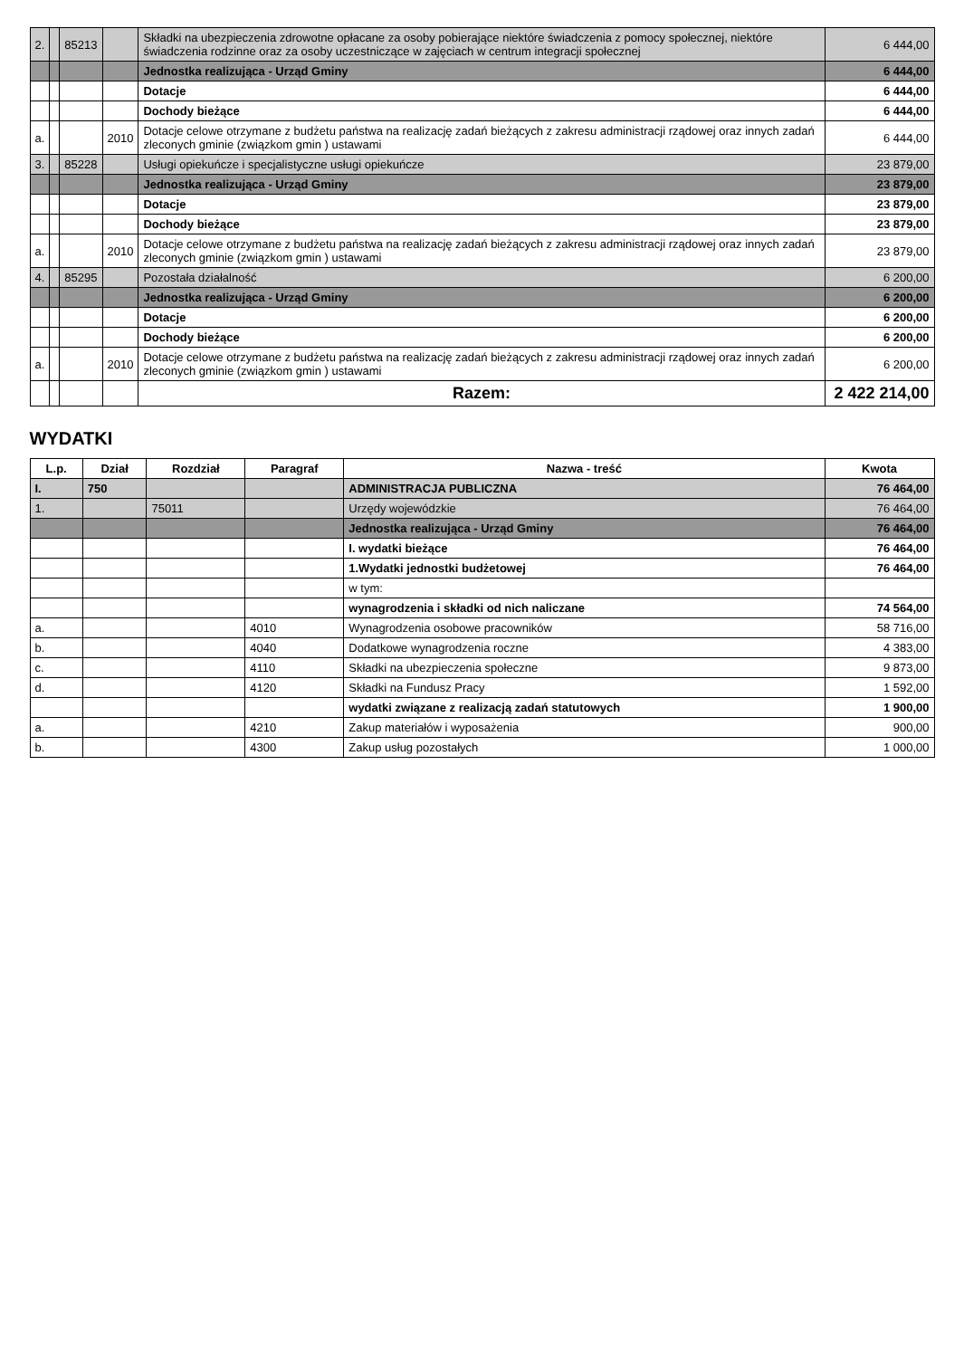| 2. | | 85213 | | Składki na ubezpieczenia zdrowotne opłacane za osoby pobierające niektóre świadczenia z pomocy społecznej, niektóre świadczenia rodzinne oraz za osoby uczestniczące w zajęciach w centrum integracji społecznej | 6 444,00 |
| | | | | Jednostka realizująca - Urząd Gminy | 6 444,00 |
| | | | | Dotacje | 6 444,00 |
| | | | | Dochody bieżące | 6 444,00 |
| a. | | | 2010 | Dotacje celowe otrzymane z budżetu państwa na realizację zadań bieżących z zakresu administracji rządowej oraz innych zadań zleconych gminie (związkom gmin ) ustawami | 6 444,00 |
| 3. | | 85228 | | Usługi opiekuńcze i specjalistyczne usługi opiekuńcze | 23 879,00 |
| | | | | Jednostka realizująca - Urząd Gminy | 23 879,00 |
| | | | | Dotacje | 23 879,00 |
| | | | | Dochody bieżące | 23 879,00 |
| a. | | | 2010 | Dotacje celowe otrzymane z budżetu państwa na realizację zadań bieżących z zakresu administracji rządowej oraz innych zadań zleconych gminie (związkom gmin ) ustawami | 23 879,00 |
| 4. | | 85295 | | Pozostała działalność | 6 200,00 |
| | | | | Jednostka realizująca - Urząd Gminy | 6 200,00 |
| | | | | Dotacje | 6 200,00 |
| | | | | Dochody bieżące | 6 200,00 |
| a. | | | 2010 | Dotacje celowe otrzymane z budżetu państwa na realizację zadań bieżących z zakresu administracji rządowej oraz innych zadań zleconych gminie (związkom gmin ) ustawami | 6 200,00 |
| | | | | Razem: | 2 422 214,00 |
WYDATKI
| L.p. | Dział | Rozdział | Paragraf | Nazwa - treść | Kwota |
| --- | --- | --- | --- | --- | --- |
| I. | 750 | | | ADMINISTRACJA PUBLICZNA | 76 464,00 |
| 1. | | 75011 | | Urzędy wojewódzkie | 76 464,00 |
| | | | | Jednostka realizująca - Urząd Gminy | 76 464,00 |
| | | | | I. wydatki bieżące | 76 464,00 |
| | | | | 1.Wydatki jednostki budżetowej | 76 464,00 |
| | | | | w tym: | |
| | | | | wynagrodzenia i składki od nich naliczane | 74 564,00 |
| a. | | | 4010 | Wynagrodzenia osobowe pracowników | 58 716,00 |
| b. | | | 4040 | Dodatkowe wynagrodzenia roczne | 4 383,00 |
| c. | | | 4110 | Składki na ubezpieczenia społeczne | 9 873,00 |
| d. | | | 4120 | Składki na Fundusz Pracy | 1 592,00 |
| | | | | wydatki związane z realizacją zadań statutowych | 1 900,00 |
| a. | | | 4210 | Zakup materiałów i wyposażenia | 900,00 |
| b. | | | 4300 | Zakup usług pozostałych | 1 000,00 |